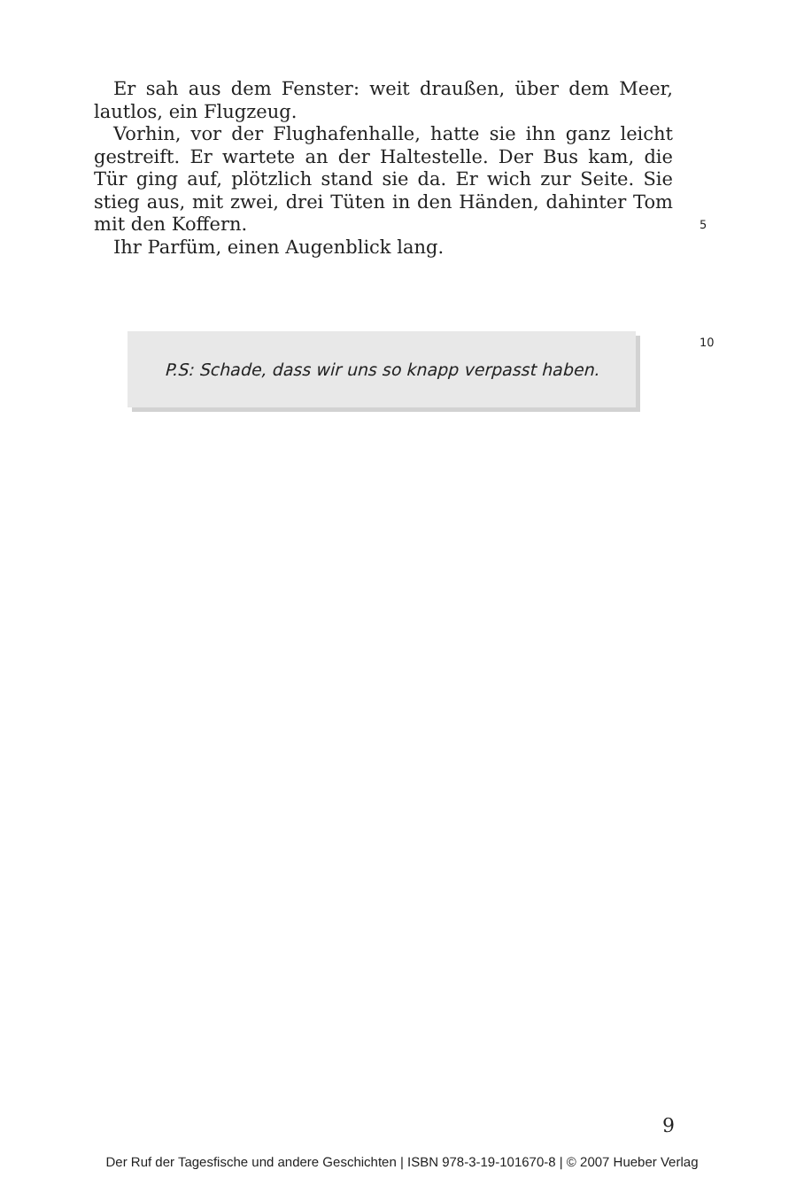Er sah aus dem Fenster: weit draußen, über dem Meer, lautlos, ein Flugzeug.
Vorhin, vor der Flughafenhalle, hatte sie ihn ganz leicht gestreift. Er wartete an der Haltestelle. Der Bus kam, die Tür ging auf, plötzlich stand sie da. Er wich zur Seite. Sie stieg aus, mit zwei, drei Tüten in den Händen, dahinter Tom mit den Koffern.
Ihr Parfüm, einen Augenblick lang.
5
10
P.S: Schade, dass wir uns so knapp verpasst haben.
9
Der Ruf der Tagesfische und andere Geschichten | ISBN 978-3-19-101670-8 | © 2007 Hueber Verlag